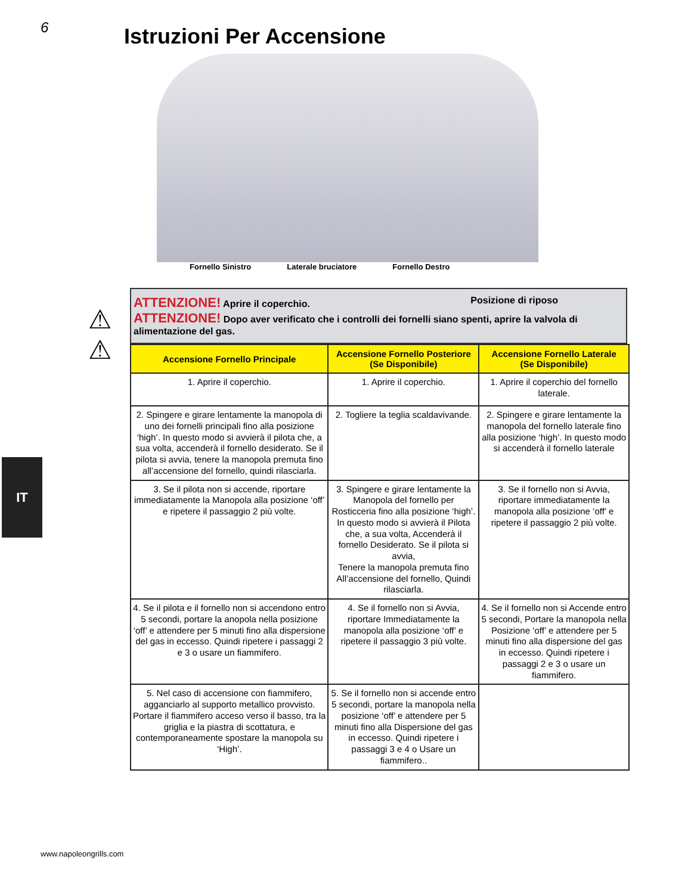6
Istruzioni Per Accensione
Fornello Sinistro Laterale bruciatore Fornello Destro
⚠
⚠
IT
Posizione di riposo ATTENZIONE! Aprire il coperchio.
ATTENZIONE! Dopo aver verificato che i controlli dei fornelli siano spenti, aprire la valvola di alimentazione del gas.
| Accensione Fornello Principale | Accensione Fornello Posteriore (Se Disponibile) | Accensione Fornello Laterale (Se Disponibile) |
| --- | --- | --- |
| 1. Aprire il coperchio. | 1. Aprire il coperchio. | 1. Aprire il coperchio del fornello laterale. |
| 2. Spingere e girare lentamente la manopola di uno dei fornelli principali fino alla posizione ‘high’. In questo modo si avvierà il pilota che, a sua volta, accenderà il fornello desiderato. Se il pilota si avvia, tenere la manopola premuta fino all’accensione del fornello, quindi rilasciarla. | 2. Togliere la teglia scaldavivande. | 2. Spingere e girare lentamente la manopola del fornello laterale fino alla posizione ‘high’. In questo modo si accenderà il fornello laterale |
| 3. Se il pilota non si accende, riportare immediatamente la Manopola alla posizione ‘off’ e ripetere il passaggio 2 più volte. | 3. Spingere e girare lentamente la Manopola del fornello per Rosticceria fino alla posizione ‘high’. In questo modo si avvierà il Pilota che, a sua volta, Accenderà il fornello Desiderato. Se il pilota si avvia, Tenere la manopola premuta fino All’accensione del fornello, Quindi rilasciarla. | 3. Se il fornello non si Avvia, riportare immediatamente la manopola alla posizione ‘off’ e ripetere il passaggio 2 più volte. |
| 4. Se il pilota e il fornello non si accendono entro 5 secondi, portare la anopola nella posizione ‘off’ e attendere per 5 minuti fino alla dispersione del gas in eccesso. Quindi ripetere i passaggi 2 e 3 o usare un fiammifero. | 4. Se il fornello non si Avvia, riportare Immediatamente la manopola alla posizione ‘off’ e ripetere il passaggio 3 più volte. | 4. Se il fornello non si Accende entro 5 secondi, Portare la manopola nella Posizione ‘off’ e attendere per 5 minuti fino alla dispersione del gas in eccesso. Quindi ripetere i passaggi 2 e 3 o usare un fiammifero. |
| 5. Nel caso di accensione con fiammifero, agganciarlo al supporto metallico provvisto. Portare il fiammifero acceso verso il basso, tra la griglia e la piastra di scottatura, e contemporaneamente spostare la manopola su ‘High’. | 5. Se il fornello non si accende entro 5 secondi, portare la manopola nella posizione ‘off’ e attendere per 5 minuti fino alla Dispersione del gas in eccesso. Quindi ripetere i passaggi 3 e 4 o Usare un fiammifero.. | |
www.napoleongrills.com